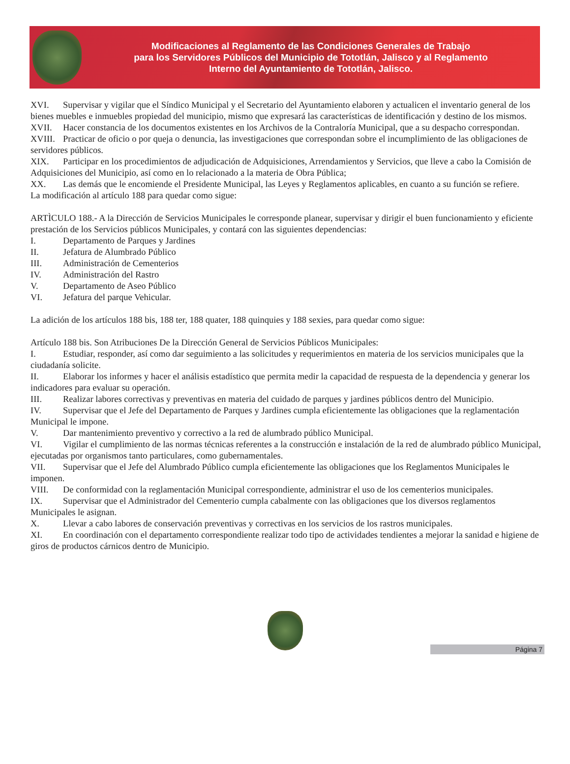Modificaciones al Reglamento de las Condiciones Generales de Trabajo
para los Servidores Públicos del Municipio de Tototlán, Jalisco y al Reglamento
Interno del Ayuntamiento de Tototlán, Jalisco.
XVI. Supervisar y vigilar que el Síndico Municipal y el Secretario del Ayuntamiento elaboren y actualicen el inventario general de los bienes muebles e inmuebles propiedad del municipio, mismo que expresará las características de identificación y destino de los mismos.
XVII. Hacer constancia de los documentos existentes en los Archivos de la Contraloría Municipal, que a su despacho correspondan.
XVIII. Practicar de oficio o por queja o denuncia, las investigaciones que correspondan sobre el incumplimiento de las obligaciones de servidores públicos.
XIX. Participar en los procedimientos de adjudicación de Adquisiciones, Arrendamientos y Servicios, que lleve a cabo la Comisión de Adquisiciones del Municipio, así como en lo relacionado a la materia de Obra Pública;
XX. Las demás que le encomiende el Presidente Municipal, las Leyes y Reglamentos aplicables, en cuanto a su función se refiere.
La modificación al artículo 188 para quedar como sigue:
ARTÌCULO 188.- A la Dirección de Servicios Municipales le corresponde planear, supervisar y dirigir el buen funcionamiento y eficiente prestación de los Servicios públicos Municipales, y contará con las siguientes dependencias:
I. Departamento de Parques y Jardines
II. Jefatura de Alumbrado Público
III. Administración de Cementerios
IV. Administración del Rastro
V. Departamento de Aseo Público
VI. Jefatura del parque Vehicular.
La adición de los artículos 188 bis, 188 ter, 188 quater, 188 quinquies y 188 sexies, para quedar como sigue:
Artículo 188 bis. Son Atribuciones De la Dirección General de Servicios Públicos Municipales:
I. Estudiar, responder, así como dar seguimiento a las solicitudes y requerimientos en materia de los servicios municipales que la ciudadanía solicite.
II. Elaborar los informes y hacer el análisis estadístico que permita medir la capacidad de respuesta de la dependencia y generar los indicadores para evaluar su operación.
III. Realizar labores correctivas y preventivas en materia del cuidado de parques y jardines públicos dentro del Municipio.
IV. Supervisar que el Jefe del Departamento de Parques y Jardines cumpla eficientemente las obligaciones que la reglamentación Municipal le impone.
V. Dar mantenimiento preventivo y correctivo a la red de alumbrado público Municipal.
VI. Vigilar el cumplimiento de las normas técnicas referentes a la construcción e instalación de la red de alumbrado público Municipal, ejecutadas por organismos tanto particulares, como gubernamentales.
VII. Supervisar que el Jefe del Alumbrado Público cumpla eficientemente las obligaciones que los Reglamentos Municipales le imponen.
VIII. De conformidad con la reglamentación Municipal correspondiente, administrar el uso de los cementerios municipales.
IX. Supervisar que el Administrador del Cementerio cumpla cabalmente con las obligaciones que los diversos reglamentos Municipales le asignan.
X. Llevar a cabo labores de conservación preventivas y correctivas en los servicios de los rastros municipales.
XI. En coordinación con el departamento correspondiente realizar todo tipo de actividades tendientes a mejorar la sanidad e higiene de giros de productos cárnicos dentro de Municipio.
Página 7